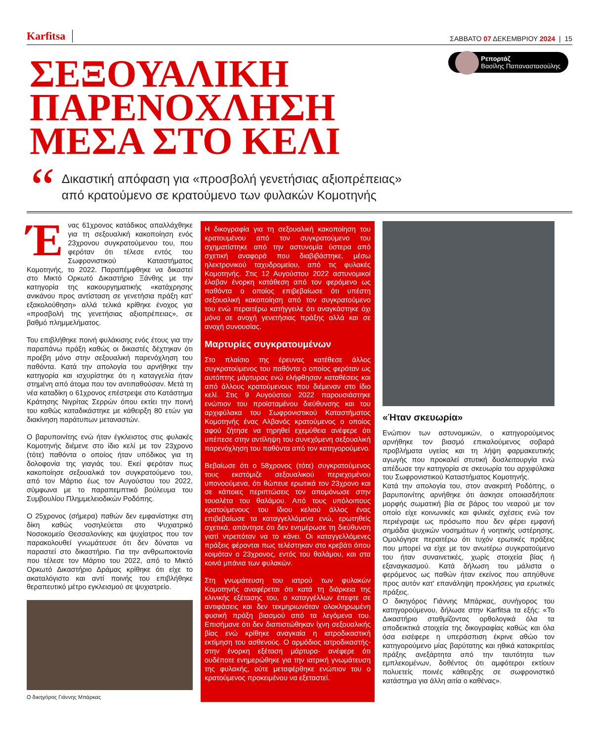Karfitsa ΣΑΒΒΑΤΟ 07 ΔΕΚΕΜΒΡΙΟΥ 2024 | 15
Ρεπορτάζ
Βασίλης Παπαναστασούλης
ΣΕΞΟΥΑΛΙΚΗ ΠΑΡΕΝΟΧΛΗΣΗ ΜΕΣΑ ΣΤΟ ΚΕΛΙ
“
Δικαστική απόφαση για «προσβολή γενετήσιας αξιοπρέπειας»
από κρατούμενο σε κρατούμενο των φυλακών Κομοτηνής
Ένας 61χρονος κατάδικος απαλλάχθηκε για τη σεξουαλική κακοποίηση ενός 23χρονου συγκρατούμενου του, που φερόταν ότι τέλεσε εντός του Σωφρονιστικού Καταστήματος Κομοτηνής, το 2022. Παραπέμφθηκε να δικαστεί στο Μικτό Ορκωτό Δικαστήριο Ξάνθης με την κατηγορία της κακουργηματικής «κατάχρησης ανικάνου προς αντίσταση σε γενετήσια πράξη κατ' εξακολούθηση» αλλά τελικά κρίθηκε ένοχος για «προσβολή της γενετήσιας αξιοπρέπειας», σε βαθμό πλημμελήματος.
Του επιβλήθηκε ποινή φυλάκισης ενός έτους για την παραπάνω πράξη καθώς οι δικαστές δέχτηκαν ότι προέβη μόνο στην σεξουαλική παρενόχληση του παθόντα. Κατά την απολογία του αρνήθηκε την κατηγορία και ισχυρίστηκε ότι η καταγγελία ήταν στημένη από άτομα που τον αντιπαθούσαν. Μετά τη νέα καταδίκη ο 61χρονος επέστρεψε στο Κατάστημα Κράτησης Νιγρίτας Σερρών όπου εκτίει την ποινή του καθώς καταδικάστηκε με κάθειρξη 80 ετών για διακίνηση παράτυπων μεταναστών.
Ο βαρυποινίτης ενώ ήταν έγκλειστος στις φυλακές Κομοτηνής διέμενε στο ίδιο κελί με τον 23χρονο (τότε) παθόντα ο οποίος ήταν υπόδικος για τη δολοφονία της γιαγιάς του. Εκεί φερόταν πως κακοποίησε σεξουαλικά τον συγκρατούμενο του, από τον Μάρτιο έως τον Αυγούστου του 2022, σύμφωνα με το παραπεμπτικό βούλευμα του Συμβουλίου Πλημμελειοδικών Ροδόπης.
Ο 25χρονος (σήμερα) παθών δεν εμφανίστηκε στη δίκη καθώς νοσηλεύεται στο Ψυχιατρικό Νοσοκομείο Θεσσαλονίκης και ψυχίατρος που τον παρακολουθεί γνωμάτευσε ότι δεν δύναται να παραστεί στο δικαστήριο. Για την ανθρωποκτονία που τέλεσε τον Μάρτιο του 2022, από το Μικτό Ορκωτό Δικαστήριο Δράμας κρίθηκε ότι είχε το ακαταλόγιστο και αντί ποινής του επιβλήθηκε θεραπευτικό μέτρο εγκλεισμού σε ψυχιατρείο.
Ο δικηγόρος Γιάννης Μπάρκας
Η δικογραφία για τη σεξουαλική κακοποίηση του κρατουμένου από τον συγκρατούμενο του σχηματίστηκε από την αστυνομία ύστερα από σχετική αναφορά που διαβιβάστηκε, μέσω ηλεκτρονικού ταχυδρομείου, από τις φυλακές Κομοτηνής. Στις 12 Αυγούστου 2022 αστυνομικοί έλαβαν ένορκη κατάθεση από τον φερόμενο ως παθόντα ο οποίος επιβεβαίωσε ότι υπέστη σεξουαλική κακοποίηση από τον συγκρατούμενο του ενώ περαιτέρω κατήγγειλε ότι αναγκάστηκε όχι μόνο σε ανοχή γενετήσιας πράξης αλλά και σε ανοχή συνουσίας.
Μαρτυρίες συγκρατουμένων
Στο πλαίσιο της έρευνας κατέθεσε άλλος συγκρατούμενος του παθόντα ο οποίος φερόταν ως αυτόπτης μάρτυρας ενώ ελήφθησαν καταθέσεις και από άλλους κρατούμενους που διέμεναν στο ίδιο κελί. Στις 9 Αυγούστου 2022 παρουσιάστηκε ενώπιον του προϊσταμένου διεύθυνσης και του αρχιφύλακα του Σωφρονιστικού Καταστήματος Κομοτηνής ένας Αλβανός κρατούμενος ο οποίος αφού ζήτησε να τηρηθεί εχεμύθεια ανέφερε ότι υπέπεσε στην αντίληψη του συνεχόμενη σεξουαλική παρενόχληση του παθόντα από τον κατηγορούμενο.
Βεβαίωσε ότι ο 58χρονος (τότε) συγκρατούμενος τους εκστόμιζε σεξουαλικού περιεχομένου υπονοούμενα, ότι θώπευε ερωτικά τον 23χρονο και σε κάποιες περιπτώσεις τον απομόνωσε στην τουαλέτα του θαλάμου. Από τους υπόλοιπους κρατούμενους του ίδιου κελιού άλλος ένας επιβεβαίωσε τα καταγγελλόμενα ενώ, ερωτηθείς σχετικά, απάντησε ότι δεν ενημέρωσε τη διεύθυνση γιατί ντρεπόταν να το κάνει. Οι καταγγελλόμενες πράξεις φέρονται πως τελέστηκαν στο κρεβάτι όπου κοιμόταν ο 23χρονος, εντός του θαλάμου, και στα κοινά μπάνια των φυλακών.
Στη γνωμάτευση του ιατρού των φυλακών Κομοτηνής αναφέρεται ότι κατά τη διάρκεια της κλινικής εξέτασης του, ο καταγγέλλων έπεφτε σε αντιφάσεις και δεν τεκμηριωνόταν ολοκληρωμένη φυσική πράξη βιασμού από τα λεγόμενα του. Επισήμανε ότι δεν διαπιστώθηκαν ίχνη σεξουαλικής βίας ενώ κρίθηκε αναγκαία η ιατροδικαστική εκτίμηση του ασθενούς. Ο αρμόδιος ιατροδικαστής- στην ένορκη εξέταση μάρτυρα- ανέφερε ότι ουδέποτε ενημερώθηκε για την ιατρική γνωμάτευση της φυλακής, ούτε μεταφέρθηκε ενώπιον του ο κρατούμενος προκειμένου να εξεταστεί.
«Ήταν σκευωρία»
Ενώπιον των αστυνομικών, ο κατηγορούμενος αρνήθηκε τον βιασμό επικαλούμενος σοβαρά προβλήματα υγείας και τη λήψη φαρμακευτικής αγωγής που προκαλεί στυτική δυσλειτουργία ενώ απέδωσε την κατηγορία σε σκευωρία του αρχιφύλακα του Σωφρονιστικού Καταστήματος Κομοτηνής.
Κατά την απολογία του, στον ανακριτή Ροδόπης, ο βαρυποινίτης αρνήθηκε ότι άσκησε οποιασδήποτε μορφής σωματική βία σε βάρος του νεαρού με τον οποίο είχε κοινωνικές και φιλικές σχέσεις ενώ τον περιέγραψε ως πρόσωπο που δεν φέρει εμφανή σημάδια ψυχικών νοσημάτων ή νοητικής υστέρησης. Ομολόγησε περαιτέρω ότι τυχόν ερωτικές πράξεις που μπορεί να είχε με τον ανωτέρω συγκρατούμενο του ήταν συναινετικές, χωρίς στοιχεία βίας ή εξαναγκασμού. Κατά δήλωση του μάλιστα ο φερόμενος ως παθών ήταν εκείνος που απηύθυνε προς αυτόν κατ' επανάληψη προκλήσεις για ερωτικές πράξεις.
Ο δικηγόρος Γιάννης Μπάρκας, συνήγορος του κατηγορούμενου, δήλωσε στην Karfitsa τα εξής: «Το Δικαστήριο σταθμίζοντας ορθολογικά όλα τα αποδεικτικά στοιχεία της δικογραφίας καθώς και όλα όσα εισέφερε η υπεράσπιση έκρινε αθώο τον κατηγορούμενο μίας βαρύτατης και ηθικά κατακριτέας πράξης ανεξάρτητα από την ταυτότητα των εμπλεκομένων, δοθέντος ότι αμφότεροι εκτίουν πολυετείς ποινές κάθειρξης σε σωφρονιστικό κατάστημα για άλλη αιτία ο καθένας».